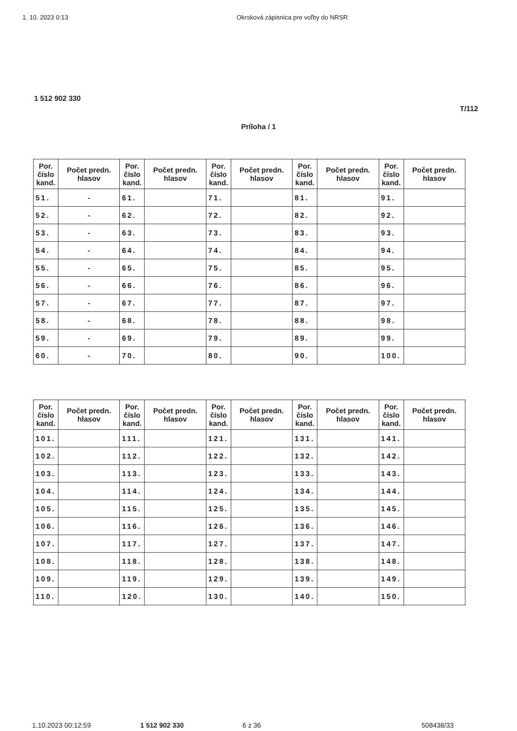1. 10. 2023 0:13 Okrsková zápisnica pre voľby do NRSR
1 512 902 330
T/112
Príloha / 1
| Por. číslo kand. | Počet predn. hlasov | Por. číslo kand. | Počet predn. hlasov | Por. číslo kand. | Počet predn. hlasov | Por. číslo kand. | Počet predn. hlasov | Por. číslo kand. | Počet predn. hlasov |
| --- | --- | --- | --- | --- | --- | --- | --- | --- | --- |
| 51. | - | 61. | | 71. | | 81. | | 91. | |
| 52. | - | 62. | | 72. | | 82. | | 92. | |
| 53. | - | 63. | | 73. | | 83. | | 93. | |
| 54. | - | 64. | | 74. | | 84. | | 94. | |
| 55. | - | 65. | | 75. | | 85. | | 95. | |
| 56. | - | 66. | | 76. | | 86. | | 96. | |
| 57. | - | 67. | | 77. | | 87. | | 97. | |
| 58. | - | 68. | | 78. | | 88. | | 98. | |
| 59. | - | 69. | | 79. | | 89. | | 99. | |
| 60. | - | 70. | | 80. | | 90. | | 100. | |
| Por. číslo kand. | Počet predn. hlasov | Por. číslo kand. | Počet predn. hlasov | Por. číslo kand. | Počet predn. hlasov | Por. číslo kand. | Počet predn. hlasov | Por. číslo kand. | Počet predn. hlasov |
| --- | --- | --- | --- | --- | --- | --- | --- | --- | --- |
| 101. | | 111. | | 121. | | 131. | | 141. | |
| 102. | | 112. | | 122. | | 132. | | 142. | |
| 103. | | 113. | | 123. | | 133. | | 143. | |
| 104. | | 114. | | 124. | | 134. | | 144. | |
| 105. | | 115. | | 125. | | 135. | | 145. | |
| 106. | | 116. | | 126. | | 136. | | 146. | |
| 107. | | 117. | | 127. | | 137. | | 147. | |
| 108. | | 118. | | 128. | | 138. | | 148. | |
| 109. | | 119. | | 129. | | 139. | | 149. | |
| 110. | | 120. | | 130. | | 140. | | 150. | |
1.10.2023 00:12:59 1 512 902 330 6 z 36 508438/33